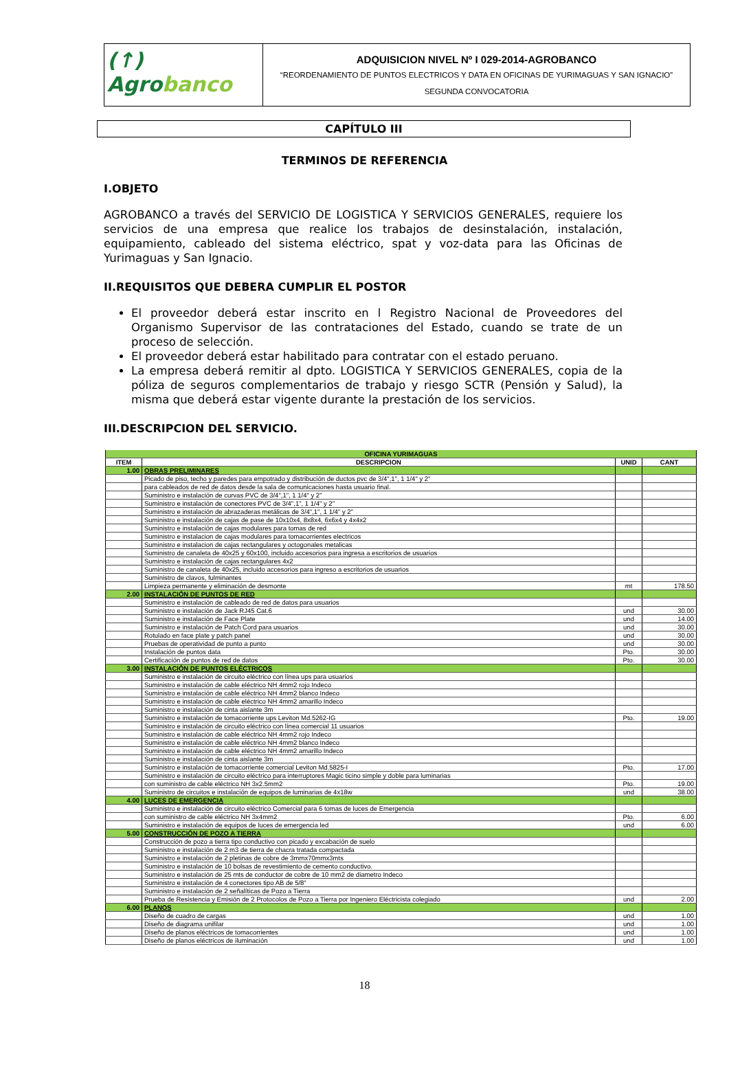(↑) Agrobanco
ADQUISICION NIVEL Nº I 029-2014-AGROBANCO
“REORDENAMIENTO DE PUNTOS ELECTRICOS Y DATA EN OFICINAS DE YURIMAGUAS Y SAN IGNACIO”
SEGUNDA CONVOCATORIA
CAPÍTULO III
TERMINOS DE REFERENCIA
I.OBJETO
AGROBANCO a través del SERVICIO DE LOGISTICA Y SERVICIOS GENERALES, requiere los servicios de una empresa que realice los trabajos de desinstalación, instalación, equipamiento, cableado del sistema eléctrico, spat y voz-data para las Oficinas de Yurimaguas y San Ignacio.
II.REQUISITOS QUE DEBERA CUMPLIR EL POSTOR
El proveedor deberá estar inscrito en l Registro Nacional de Proveedores del Organismo Supervisor de las contrataciones del Estado, cuando se trate de un proceso de selección.
El proveedor deberá estar habilitado para contratar con el estado peruano.
La empresa deberá remitir al dpto. LOGISTICA Y SERVICIOS GENERALES, copia de la póliza de seguros complementarios de trabajo y riesgo SCTR (Pensión y Salud), la misma que deberá estar vigente durante la prestación de los servicios.
III.DESCRIPCION DEL SERVICIO.
| OFICINA YURIMAGUAS | | | |
| --- | --- | --- | --- |
| ITEM | DESCRIPCION | UNID | CANT |
| 1.00 | OBRAS PRELIMINARES | | |
| | Picado de piso, techo y paredes para empotrado y distribución de ductos pvc de 3/4",1", 1 1/4" y 2" | | |
| | para cableados de red de datos desde la sala de comunicaciones hasta usuario final. | | |
| | Suministro e instalación de curvas PVC de 3/4",1", 1 1/4" y 2" | | |
| | Suministro e instalación de conectores PVC de 3/4",1", 1 1/4" y 2" | | |
| | Suministro e instalación de abrazaderas metálicas de 3/4",1", 1 1/4" y 2" | | |
| | Suministro e instalación de cajas de pase de 10x10x4, 8x8x4, 6x6x4 y 4x4x2 | | |
| | Suministro e instalación de cajas modulares para tomas de red | | |
| | Suministro e instalacion de cajas modulares para tomacorrientes electricos | | |
| | Suministro e instalacion de cajas rectangulares y octogonales metalicas | | |
| | Suministro de canaleta de 40x25 y 60x100, incluido accesorios para ingresa a escritorios de usuarios | | |
| | Suministro e instalación de cajas rectangulares 4x2 | | |
| | Suministro de canaleta de 40x25, incluido accesorios para ingreso a escritorios de usuarios | | |
| | Suministro de clavos, fulminantes | | |
| | Limpieza permanente y eliminación de desmonte | mt | 178.50 |
| 2.00 | INSTALACIÓN DE PUNTOS DE RED | | |
| | Suministro e instalación de cableado de red de datos para usuarios | | |
| | Suministro e instalación de Jack RJ45 Cat.6 | und | 30.00 |
| | Suministro e instalación de Face Plate | und | 14.00 |
| | Suministro e instalación de Patch Cord para usuarios | und | 30.00 |
| | Rotulado en face plate y patch panel | und | 30.00 |
| | Pruebas de operatividad de punto a punto | und | 30.00 |
| | Instalación de puntos data | Pto. | 30.00 |
| | Certificación de puntos de red de datos | Pto. | 30.00 |
| 3.00 | INSTALACIÓN DE PUNTOS ELÉCTRICOS | | |
| | Suministro e instalación de circuito eléctrico con línea ups para usuarios | | |
| | Suministro e instalación de cable eléctrico NH 4mm2 rojo Indeco | | |
| | Suministro e instalación de cable eléctrico NH 4mm2 blanco Indeco | | |
| | Suministro e instalación de cable eléctrico NH 4mm2 amarillo Indeco | | |
| | Suministro e instalación de cinta aislante 3m | | |
| | Suministro e instalación de tomacorriente ups Leviton Md.5262-IG | Pto. | 19.00 |
| | Suministro e instalación de circuito eléctrico con línea comercial 11 usuarios | | |
| | Suministro e instalación de cable eléctrico NH 4mm2 rojo Indeco | | |
| | Suministro e instalación de cable eléctrico NH 4mm2 blanco Indeco | | |
| | Suministro e instalación de cable eléctrico NH 4mm2 amarillo Indeco | | |
| | Suministro e instalación de cinta aislante 3m | | |
| | Suministro e instalación de tomacorriente comercial Leviton Md.5825-I | Pto. | 17.00 |
| | Suministro e instalación de circuito eléctrico para interruptores Magic ticino simple y doble para luminarias | | |
| | con suministro de cable eléctrico NH 3x2.5mm2 | Pto. | 19.00 |
| | Suministro de circuitos e instalación de equipos de luminarias de 4x18w | und | 38.00 |
| 4.00 | LUCES DE EMERGENCIA | | |
| | Suministro e instalación de circuito eléctrico Comercial para 6 tomas de luces de Emergencia | | |
| | con suministro de cable eléctrico NH 3x4mm2 | Pto. | 6.00 |
| | Suministro e instalación de equipos de luces de emergencia led | und | 6.00 |
| 5.00 | CONSTRUCCIÓN DE POZO A TIERRA | | |
| | Construcción de pozo a tierra tipo conductivo con picado y excabación de suelo | | |
| | Suministro e instalación de 2 m3 de tierra de chacra tratada compactada | | |
| | Suministro e instalación de 2 pletinas de cobre de 3mmx70mmx3mts | | |
| | Suministro e instalación de 10 bolsas de revestimiento de cemento conductivo. | | |
| | Suministro e instalación de 25 mts de conductor de cobre de 10 mm2 de diametro Indeco | | |
| | Suministro e instalación de 4 conectores tipo AB de 5/8" | | |
| | Suministro e instalación de 2 señalíticas de Pozo a Tierra | | |
| | Prueba de Resistencia y Emisión de 2 Protocolos de Pozo a Tierra por Ingeniero Eléctricista colegiado | und | 2.00 |
| 6.00 | PLANOS | | |
| | Diseño de cuadro de cargas | und | 1.00 |
| | Diseño de diagrama unifilar | und | 1.00 |
| | Diseño de planos eléctricos de tomacorrientes | und | 1.00 |
| | Diseño de planos eléctricos de iluminación | und | 1.00 |
18